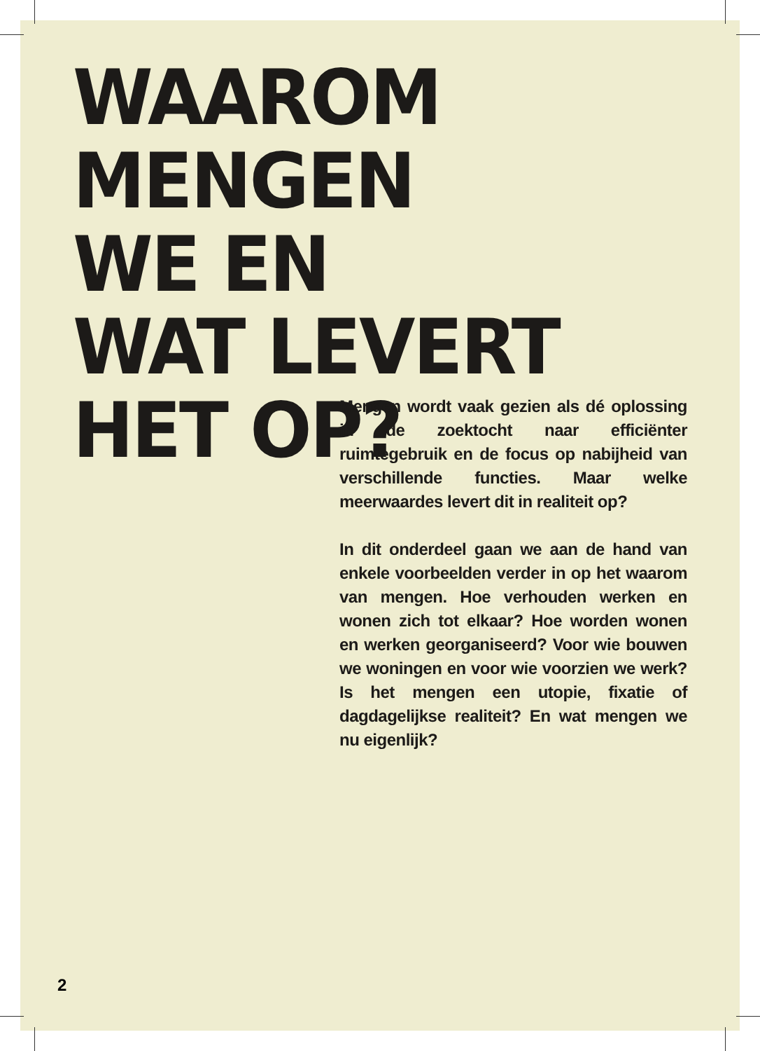WAAROM
MENGEN
WE EN
WAT LEVERT
HET OP?
Mengen wordt vaak gezien als dé oplossing in de zoektocht naar efficiënter ruimtegebruik en de focus op nabijheid van verschillende functies. Maar welke meerwaardes levert dit in realiteit op?
In dit onderdeel gaan we aan de hand van enkele voorbeelden verder in op het waarom van mengen. Hoe verhouden werken en wonen zich tot elkaar? Hoe worden wonen en werken georganiseerd? Voor wie bouwen we woningen en voor wie voorzien we werk? Is het mengen een utopie, fixatie of dagdagelijkse realiteit? En wat mengen we nu eigenlijk?
2